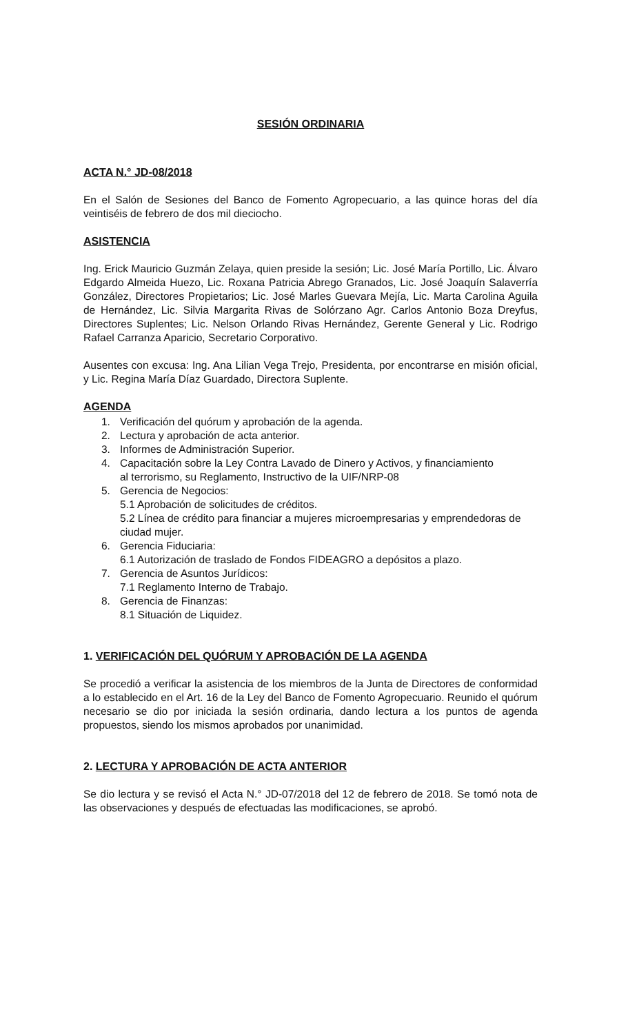SESIÓN ORDINARIA
ACTA N.° JD-08/2018
En el Salón de Sesiones del Banco de Fomento Agropecuario, a las quince horas del día veintiséis de febrero de dos mil dieciocho.
ASISTENCIA
Ing. Erick Mauricio Guzmán Zelaya, quien preside la sesión; Lic. José María Portillo, Lic. Álvaro Edgardo Almeida Huezo, Lic. Roxana Patricia Abrego Granados, Lic. José Joaquín Salaverría González, Directores Propietarios; Lic. José Marles Guevara Mejía, Lic. Marta Carolina Aguila de Hernández, Lic. Silvia Margarita Rivas de Solórzano Agr. Carlos Antonio Boza Dreyfus, Directores Suplentes; Lic. Nelson Orlando Rivas Hernández, Gerente General y Lic. Rodrigo Rafael Carranza Aparicio, Secretario Corporativo.
Ausentes con excusa: Ing. Ana Lilian Vega Trejo, Presidenta, por encontrarse en misión oficial, y Lic. Regina María Díaz Guardado, Directora Suplente.
AGENDA
1. Verificación del quórum y aprobación de la agenda.
2. Lectura y aprobación de acta anterior.
3. Informes de Administración Superior.
4. Capacitación sobre la Ley Contra Lavado de Dinero y Activos, y financiamiento
al terrorismo, su Reglamento, Instructivo de la UIF/NRP-08
5. Gerencia de Negocios:
5.1 Aprobación de solicitudes de créditos.
5.2 Línea de crédito para financiar a mujeres microempresarias y emprendedoras de ciudad mujer.
6. Gerencia Fiduciaria:
6.1 Autorización de traslado de Fondos FIDEAGRO a depósitos a plazo.
7. Gerencia de Asuntos Jurídicos:
7.1 Reglamento Interno de Trabajo.
8. Gerencia de Finanzas:
8.1 Situación de Liquidez.
1. VERIFICACIÓN DEL QUÓRUM Y APROBACIÓN DE LA AGENDA
Se procedió a verificar la asistencia de los miembros de la Junta de Directores de conformidad a lo establecido en el Art. 16 de la Ley del Banco de Fomento Agropecuario. Reunido el quórum necesario se dio por iniciada la sesión ordinaria, dando lectura a los puntos de agenda propuestos, siendo los mismos aprobados por unanimidad.
2. LECTURA Y APROBACIÓN DE ACTA ANTERIOR
Se dio lectura y se revisó el Acta N.° JD-07/2018 del 12 de febrero de 2018. Se tomó nota de las observaciones y después de efectuadas las modificaciones, se aprobó.